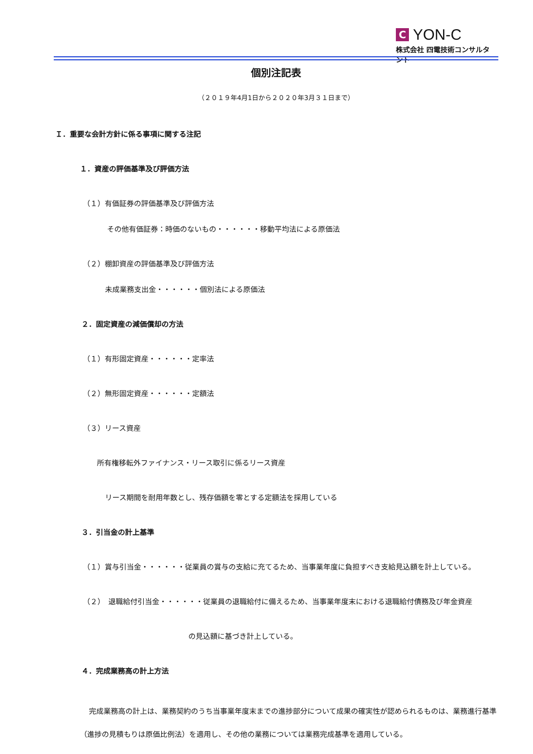C
YON-C
株式会社 四電技術コンサルタント
個別注記表
（２０１９年4月1日から２０２０年3月３１日まで）
Ｉ．重要な会計方針に係る事項に関する注記
１．資産の評価基準及び評価方法
（１）有価証券の評価基準及び評価方法
その他有価証券：時価のないもの・・・・・・移動平均法による原価法
（２）棚卸資産の評価基準及び評価方法
未成業務支出金・・・・・・個別法による原価法
２．固定資産の減価償却の方法
（１）有形固定資産・・・・・・定率法
（２）無形固定資産・・・・・・定額法
（３）リース資産
所有権移転外ファイナンス・リース取引に係るリース資産
リース期間を耐用年数とし、残存価額を零とする定額法を採用している
３．引当金の計上基準
（１）賞与引当金・・・・・・従業員の賞与の支給に充てるため、当事業年度に負担すべき支給見込額を計上している。
（２）　退職給付引当金・・・・・・従業員の退職給付に備えるため、当事業年度末における退職給付債務及び年金資産
の見込額に基づき計上している。
４．完成業務高の計上方法
完成業務高の計上は、業務契約のうち当事業年度末までの進捗部分について成果の確実性が認められるものは、業務進行基準（進捗の見積もりは原価比例法）を適用し、その他の業務については業務完成基準を適用している。